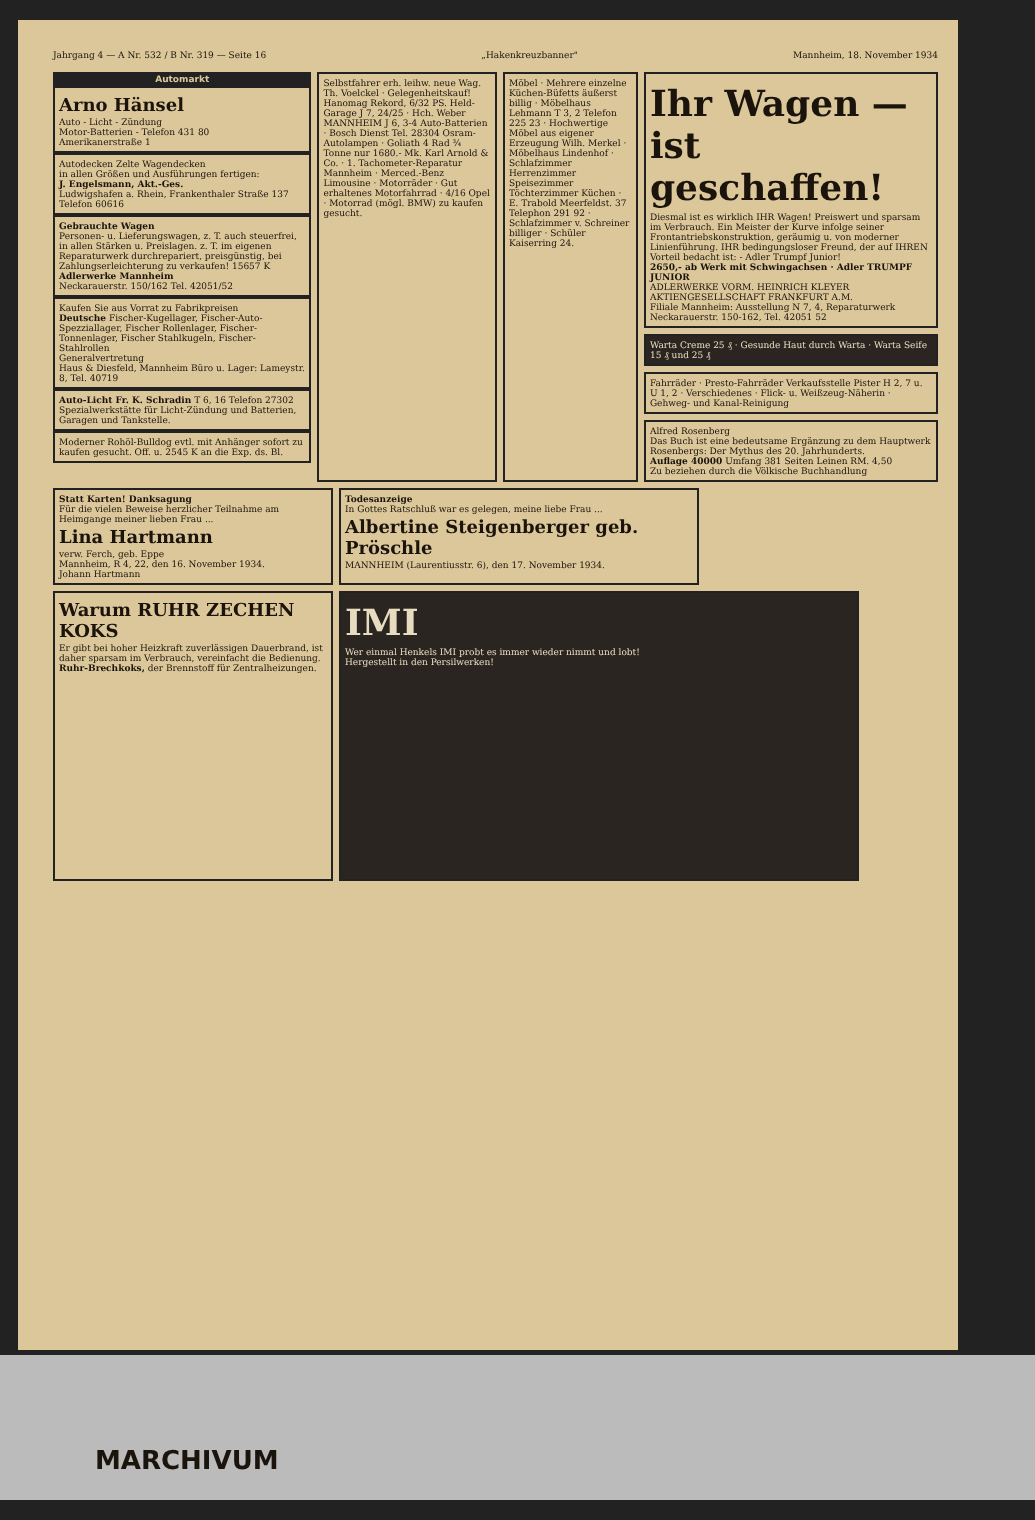Jahrgang 4 — A Nr. 532 / B Nr. 319 — Seite 16 „Hakenkreuzbanner" Mannheim, 18. November 1934
Automarkt
Arno Hänsel
Auto - Licht - Zündung
Motor-Batterien - Telefon 431 80
Amerikanerstraße 1
Autodecken Zelte Wagendecken
in allen Größen und Ausführungen fertigen:
J. Engelsmann, Akt.-Ges.
Ludwigshafen a. Rhein, Frankenthaler Straße 137 Telefon 60616
Gebrauchte Wagen
Personen- u. Lieferungswagen, z. T. auch steuerfrei, in allen Stärken u. Preislagen. z. T. im eigenen Reparaturwerk durchrepariert, preisgünstig, bei Zahlungserleichterung zu verkaufen! 15657 K
Adlerwerke Mannheim
Neckarauerstr. 150/162 Tel. 42051/52
Kaufen Sie aus Vorrat zu Fabrikpreisen
Deutsche Fischer-Kugellager, Fischer-Auto-Spezziallager, Fischer Rollenlager, Fischer-Tonnenlager, Fischer Stahlkugeln, Fischer-Stahlrollen
Generalvertretung
Haus & Diesfeld, Mannheim Büro u. Lager: Lameystr. 8, Tel. 40719
Auto-Licht Fr. K. Schradin T 6, 16 Telefon 27302
Spezialwerkstätte für Licht-Zündung und Batterien, Garagen und Tankstelle.
Moderner Rohöl-Bulldog evtl. mit Anhänger sofort zu kaufen gesucht. Off. u. 2545 K an die Exp. ds. Bl.
Selbstfahrer erh. leihw. neue Wag. Th. Voelckel · Gelegenheitskauf! Hanomag Rekord, 6/32 PS. Held-Garage J 7, 24/25 · Hch. Weber MANNHEIM J 6, 3-4 Auto-Batterien · Bosch Dienst Tel. 28304 Osram-Autolampen · Goliath 4 Rad ¾ Tonne nur 1680.- Mk. Karl Arnold & Co. · 1. Tachometer-Reparatur Mannheim · Merced.-Benz Limousine · Motorräder · Gut erhaltenes Motorfahrrad · 4/16 Opel · Motorrad (mögl. BMW) zu kaufen gesucht.
Möbel · Mehrere einzelne Küchen-Büfetts äußerst billig · Möbelhaus Lehmann T 3, 2 Telefon 225 23 · Hochwertige Möbel aus eigener Erzeugung Wilh. Merkel · Möbelhaus Lindenhof · Schlafzimmer Herrenzimmer Speisezimmer Töchterzimmer Küchen · E. Trabold Meerfeldst. 37 Telephon 291 92 · Schlafzimmer v. Schreiner billiger · Schüler Kaiserring 24.
Ihr Wagen — ist geschaffen!
Diesmal ist es wirklich IHR Wagen! Preiswert und sparsam im Verbrauch. Ein Meister der Kurve infolge seiner Frontantriebskonstruktion, geräumig u. von moderner Linienführung. IHR bedingungsloser Freund, der auf IHREN Vorteil bedacht ist: - Adler Trumpf Junior!
2650,- ab Werk mit Schwingachsen · Adler TRUMPF JUNIOR
ADLERWERKE VORM. HEINRICH KLEYER AKTIENGESELLSCHAFT FRANKFURT A.M.
Filiale Mannheim: Ausstellung N 7, 4, Reparaturwerk Neckarauerstr. 150-162, Tel. 42051 52
Warta Creme 25 ₰ · Gesunde Haut durch Warta · Warta Seife 15 ₰ und 25 ₰
Fahrräder · Presto-Fahrräder Verkaufsstelle Pister H 2, 7 u. U 1, 2 · Verschiedenes · Flick- u. Weißzeug-Näherin · Gehweg- und Kanal-Reinigung
Alfred Rosenberg
Das Buch ist eine bedeutsame Ergänzung zu dem Hauptwerk Rosenbergs: Der Mythus des 20. Jahrhunderts.
Auflage 40000 Umfang 381 Seiten Leinen RM. 4,50
Zu beziehen durch die Völkische Buchhandlung
Statt Karten! Danksagung
Für die vielen Beweise herzlicher Teilnahme am Heimgange meiner lieben Frau ...
Lina Hartmann
verw. Ferch, geb. Eppe
Mannheim, R 4, 22, den 16. November 1934.
Johann Hartmann
Todesanzeige
In Gottes Ratschluß war es gelegen, meine liebe Frau ...
Albertine Steigenberger geb. Pröschle
MANNHEIM (Laurentiusstr. 6), den 17. November 1934.
Warum RUHR ZECHEN KOKS
Er gibt bei hoher Heizkraft zuverlässigen Dauerbrand, ist daher sparsam im Verbrauch, vereinfacht die Bedienung.
Ruhr-Brechkoks, der Brennstoff für Zentralheizungen.
IMI
Wer einmal Henkels IMI probt es immer wieder nimmt und lobt!
Hergestellt in den Persilwerken!
MARCHIVUM